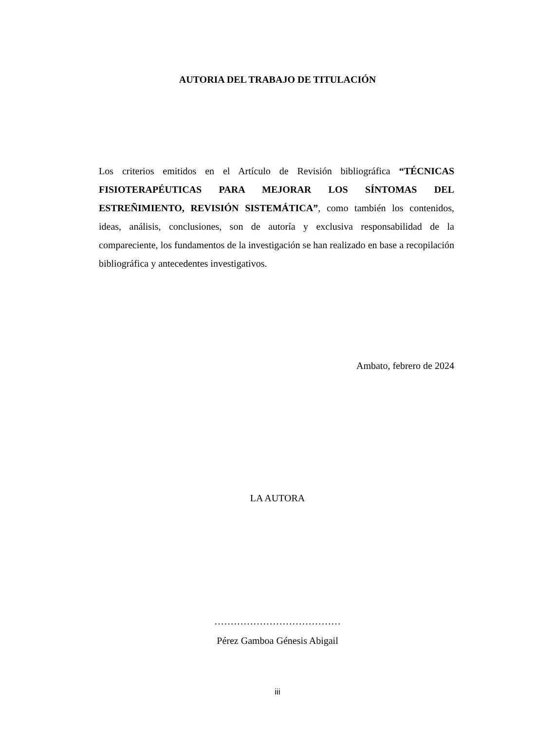AUTORIA DEL TRABAJO DE TITULACIÓN
Los criterios emitidos en el Artículo de Revisión bibliográfica “TÉCNICAS FISIOTERAPÉUTICAS PARA MEJORAR LOS SÍNTOMAS DEL ESTREÑIMIENTO, REVISIÓN SISTEMÁTICA”, como también los contenidos, ideas, análisis, conclusiones, son de autoría y exclusiva responsabilidad de la compareciente, los fundamentos de la investigación se han realizado en base a recopilación bibliográfica y antecedentes investigativos.
Ambato, febrero de 2024
LA AUTORA
…………………………………
Pérez Gamboa Génesis Abigail
iii